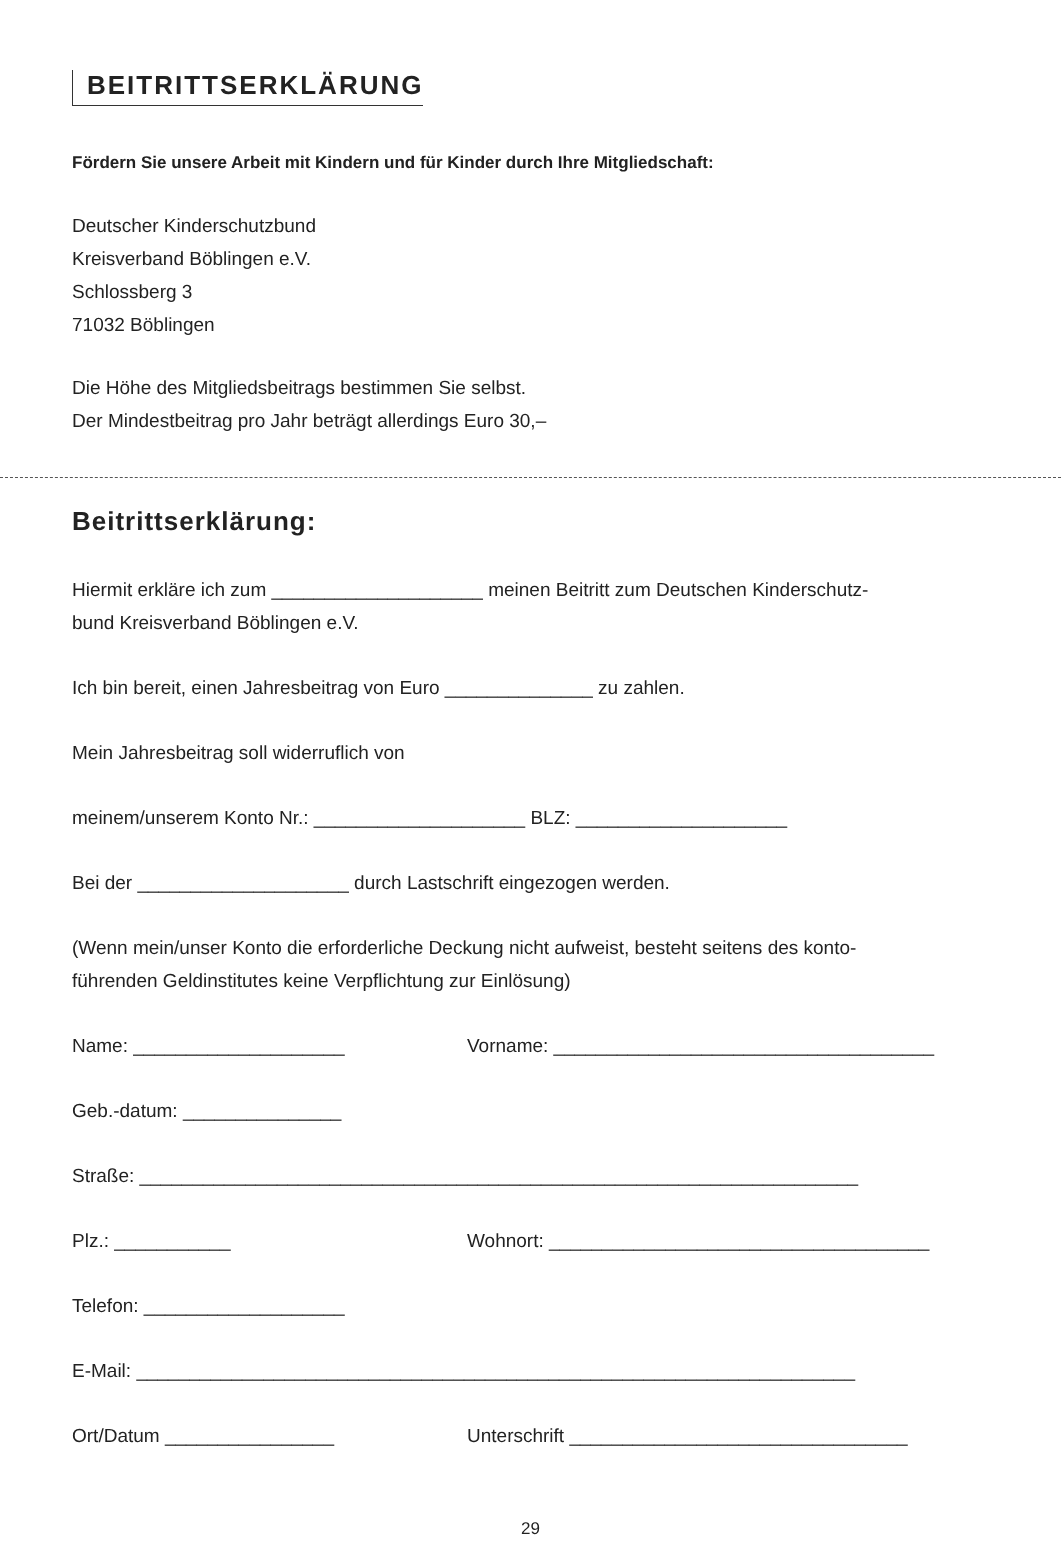BEITRITTSERKLÄRUNG
Fördern Sie unsere Arbeit mit Kindern und für Kinder durch Ihre Mitgliedschaft:
Deutscher Kinderschutzbund
Kreisverband Böblingen e.V.
Schlossberg 3
71032 Böblingen
Die Höhe des Mitgliedsbeitrags bestimmen Sie selbst.
Der Mindestbeitrag pro Jahr beträgt allerdings Euro 30,–
Beitrittserklärung:
Hiermit erkläre ich zum ____________________ meinen Beitritt zum Deutschen Kinderschutz-
bund Kreisverband Böblingen e.V.
Ich bin bereit, einen Jahresbeitrag von Euro ______________ zu zahlen.
Mein Jahresbeitrag soll widerruflich von
meinem/unserem Konto Nr.: ____________________ BLZ: ____________________
Bei der ____________________ durch Lastschrift eingezogen werden.
(Wenn mein/unser Konto die erforderliche Deckung nicht aufweist, besteht seitens des konto-
führenden Geldinstitutes keine Verpflichtung zur Einlösung)
Name: ____________________ Vorname: ____________________________________
Geb.-datum: _______________
Straße: ____________________________________________________________________
Plz.: ___________ Wohnort: ____________________________________
Telefon: ___________________
E-Mail: ____________________________________________________________________
Ort/Datum ________________ Unterschrift ________________________________
29